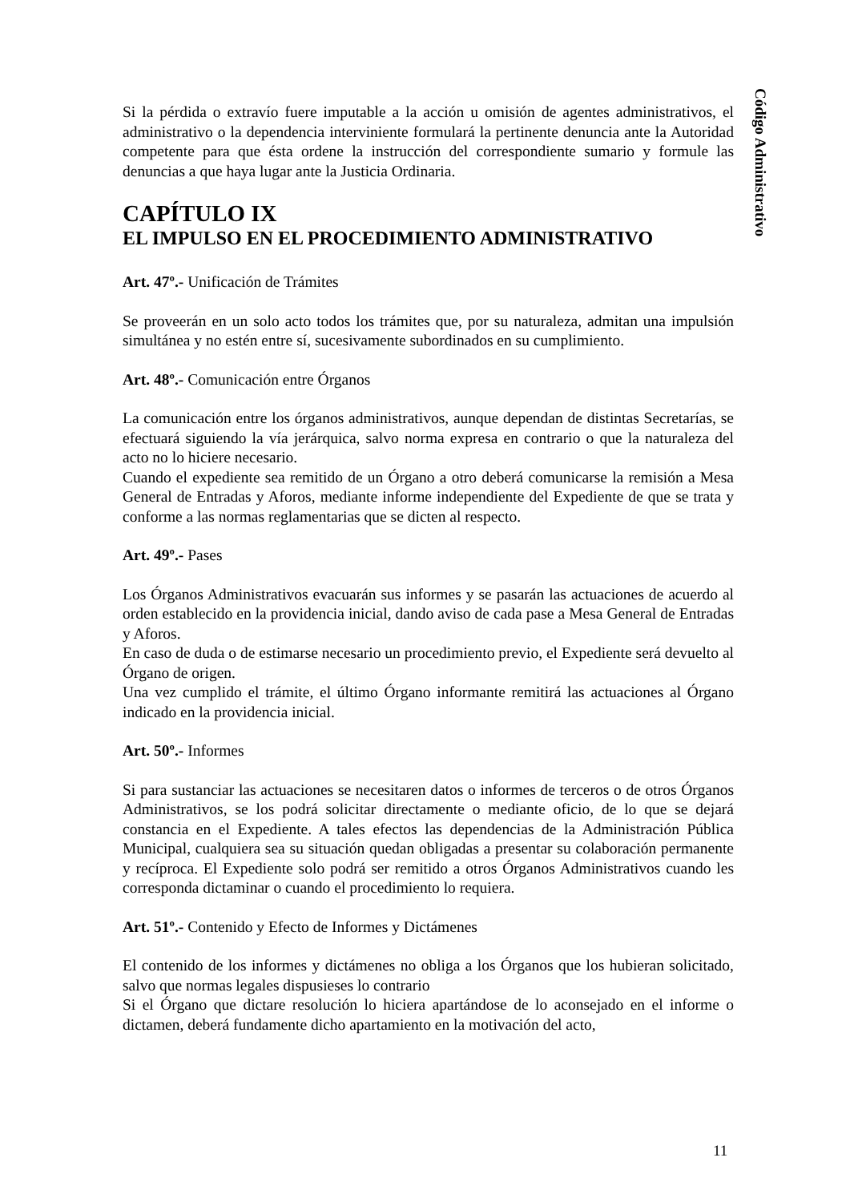Código Administrativo
Si la pérdida o extravío fuere imputable a la acción u omisión de agentes administrativos, el administrativo o la dependencia interviniente formulará la pertinente denuncia ante la Autoridad competente para que ésta ordene la instrucción del correspondiente sumario y formule las denuncias a que haya lugar ante la Justicia Ordinaria.
CAPÍTULO IX
EL IMPULSO EN EL PROCEDIMIENTO ADMINISTRATIVO
Art. 47º.- Unificación de Trámites
Se proveerán en un solo acto todos los trámites que, por su naturaleza, admitan una impulsión simultánea y no estén entre sí, sucesivamente subordinados en su cumplimiento.
Art. 48º.- Comunicación entre Órganos
La comunicación entre los órganos administrativos, aunque dependan de distintas Secretarías, se efectuará siguiendo la vía jerárquica, salvo norma expresa en contrario o que la naturaleza del acto no lo hiciere necesario.
Cuando el expediente sea remitido de un Órgano a otro deberá comunicarse la remisión a Mesa General de Entradas y Aforos, mediante informe independiente del Expediente de que se trata y conforme a las normas reglamentarias que se dicten al respecto.
Art. 49º.- Pases
Los Órganos Administrativos evacuarán sus informes y se pasarán las actuaciones de acuerdo al orden establecido en la providencia inicial, dando aviso de cada pase a Mesa General de Entradas y Aforos.
En caso de duda o de estimarse necesario un procedimiento previo, el Expediente será devuelto al Órgano de origen.
Una vez cumplido el trámite, el último Órgano informante remitirá las actuaciones al Órgano indicado en la providencia inicial.
Art. 50º.- Informes
Si para sustanciar las actuaciones se necesitaren datos o informes de terceros o de otros Órganos Administrativos, se los podrá solicitar directamente o mediante oficio, de lo que se dejará constancia en el Expediente. A tales efectos las dependencias de la Administración Pública Municipal, cualquiera sea su situación quedan obligadas a presentar su colaboración permanente y recíproca. El Expediente solo podrá ser remitido a otros Órganos Administrativos cuando les corresponda dictaminar o cuando el procedimiento lo requiera.
Art. 51º.- Contenido y Efecto de Informes y Dictámenes
El contenido de los informes y dictámenes no obliga a los Órganos que los hubieran solicitado, salvo que normas legales dispusieses lo contrario
Si el Órgano que dictare resolución lo hiciera apartándose de lo aconsejado en el informe o dictamen, deberá fundamente dicho apartamiento en la motivación del acto,
11